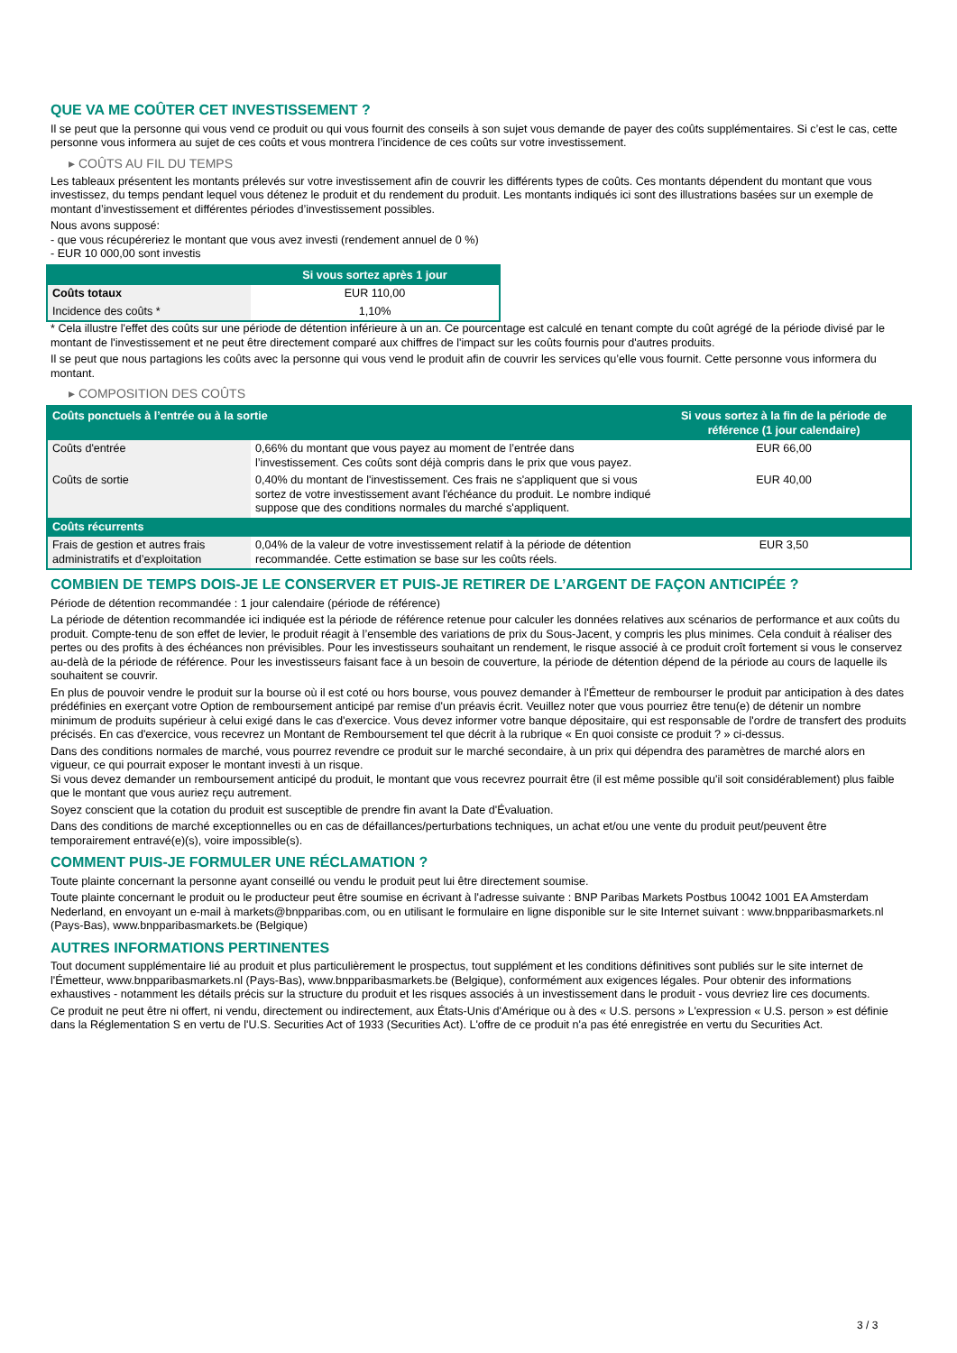QUE VA ME COÛTER CET INVESTISSEMENT ?
Il se peut que la personne qui vous vend ce produit ou qui vous fournit des conseils à son sujet vous demande de payer des coûts supplémentaires. Si c’est le cas, cette personne vous informera au sujet de ces coûts et vous montrera l’incidence de ces coûts sur votre investissement.
▸ COÛTS AU FIL DU TEMPS
Les tableaux présentent les montants prélevés sur votre investissement afin de couvrir les différents types de coûts. Ces montants dépendent du montant que vous investissez, du temps pendant lequel vous détenez le produit et du rendement du produit. Les montants indiqués ici sont des illustrations basées sur un exemple de montant d’investissement et différentes périodes d’investissement possibles.
Nous avons supposé:
- que vous récupéreriez le montant que vous avez investi (rendement annuel de 0 %)
- EUR 10 000,00 sont investis
| | Si vous sortez après 1 jour |
| --- | --- |
| Coûts totaux | EUR 110,00 |
| Incidence des coûts * | 1,10% |
* Cela illustre l'effet des coûts sur une période de détention inférieure à un an. Ce pourcentage est calculé en tenant compte du coût agrégé de la période divisé par le montant de l'investissement et ne peut être directement comparé aux chiffres de l'impact sur les coûts fournis pour d'autres produits.
Il se peut que nous partagions les coûts avec la personne qui vous vend le produit afin de couvrir les services qu’elle vous fournit. Cette personne vous informera du montant.
▸ COMPOSITION DES COÛTS
| Coûts ponctuels à l’entrée ou à la sortie | | Si vous sortez à la fin de la période de référence (1 jour calendaire) |
| --- | --- | --- |
| Coûts d'entrée | 0,66% du montant que vous payez au moment de l’entrée dans l’investissement. Ces coûts sont déjà compris dans le prix que vous payez. | EUR 66,00 |
| Coûts de sortie | 0,40% du montant de l'investissement. Ces frais ne s'appliquent que si vous sortez de votre investissement avant l'échéance du produit. Le nombre indiqué suppose que des conditions normales du marché s'appliquent. | EUR 40,00 |
| Coûts récurrents | | |
| Frais de gestion et autres frais administratifs et d’exploitation | 0,04% de la valeur de votre investissement relatif à la période de détention recommandée. Cette estimation se base sur les coûts réels. | EUR 3,50 |
COMBIEN DE TEMPS DOIS-JE LE CONSERVER ET PUIS-JE RETIRER DE L’ARGENT DE FAÇON ANTICIPÉE ?
Période de détention recommandée : 1 jour calendaire (période de référence)
La période de détention recommandée ici indiquée est la période de référence retenue pour calculer les données relatives aux scénarios de performance et aux coûts du produit. Compte-tenu de son effet de levier, le produit réagit à l’ensemble des variations de prix du Sous-Jacent, y compris les plus minimes. Cela conduit à réaliser des pertes ou des profits à des échéances non prévisibles. Pour les investisseurs souhaitant un rendement, le risque associé à ce produit croît fortement si vous le conservez au-delà de la période de référence. Pour les investisseurs faisant face à un besoin de couverture, la période de détention dépend de la période au cours de laquelle ils souhaitent se couvrir.
En plus de pouvoir vendre le produit sur la bourse où il est coté ou hors bourse, vous pouvez demander à l'Émetteur de rembourser le produit par anticipation à des dates prédéfinies en exerçant votre Option de remboursement anticipé par remise d'un préavis écrit. Veuillez noter que vous pourriez être tenu(e) de détenir un nombre minimum de produits supérieur à celui exigé dans le cas d'exercice. Vous devez informer votre banque dépositaire, qui est responsable de l'ordre de transfert des produits précisés. En cas d'exercice, vous recevrez un Montant de Remboursement tel que décrit à la rubrique « En quoi consiste ce produit ? » ci-dessus.
Dans des conditions normales de marché, vous pourrez revendre ce produit sur le marché secondaire, à un prix qui dépendra des paramètres de marché alors en vigueur, ce qui pourrait exposer le montant investi à un risque.
Si vous devez demander un remboursement anticipé du produit, le montant que vous recevrez pourrait être (il est même possible qu'il soit considérablement) plus faible que le montant que vous auriez reçu autrement.
Soyez conscient que la cotation du produit est susceptible de prendre fin avant la Date d'Évaluation.
Dans des conditions de marché exceptionnelles ou en cas de défaillances/perturbations techniques, un achat et/ou une vente du produit peut/peuvent être temporairement entravé(e)(s), voire impossible(s).
COMMENT PUIS-JE FORMULER UNE RÉCLAMATION ?
Toute plainte concernant la personne ayant conseillé ou vendu le produit peut lui être directement soumise.
Toute plainte concernant le produit ou le producteur peut être soumise en écrivant à l'adresse suivante : BNP Paribas Markets Postbus 10042 1001 EA Amsterdam Nederland, en envoyant un e-mail à markets@bnpparibas.com, ou en utilisant le formulaire en ligne disponible sur le site Internet suivant : www.bnpparibasmarkets.nl (Pays-Bas), www.bnpparibasmarkets.be (Belgique)
AUTRES INFORMATIONS PERTINENTES
Tout document supplémentaire lié au produit et plus particulièrement le prospectus, tout supplément et les conditions définitives sont publiés sur le site internet de l'Émetteur, www.bnpparibasmarkets.nl (Pays-Bas), www.bnpparibasmarkets.be (Belgique), conformément aux exigences légales. Pour obtenir des informations exhaustives - notamment les détails précis sur la structure du produit et les risques associés à un investissement dans le produit - vous devriez lire ces documents.
Ce produit ne peut être ni offert, ni vendu, directement ou indirectement, aux États-Unis d'Amérique ou à des « U.S. persons » L'expression « U.S. person » est définie dans la Réglementation S en vertu de l'U.S. Securities Act of 1933 (Securities Act). L'offre de ce produit n'a pas été enregistrée en vertu du Securities Act.
3 / 3